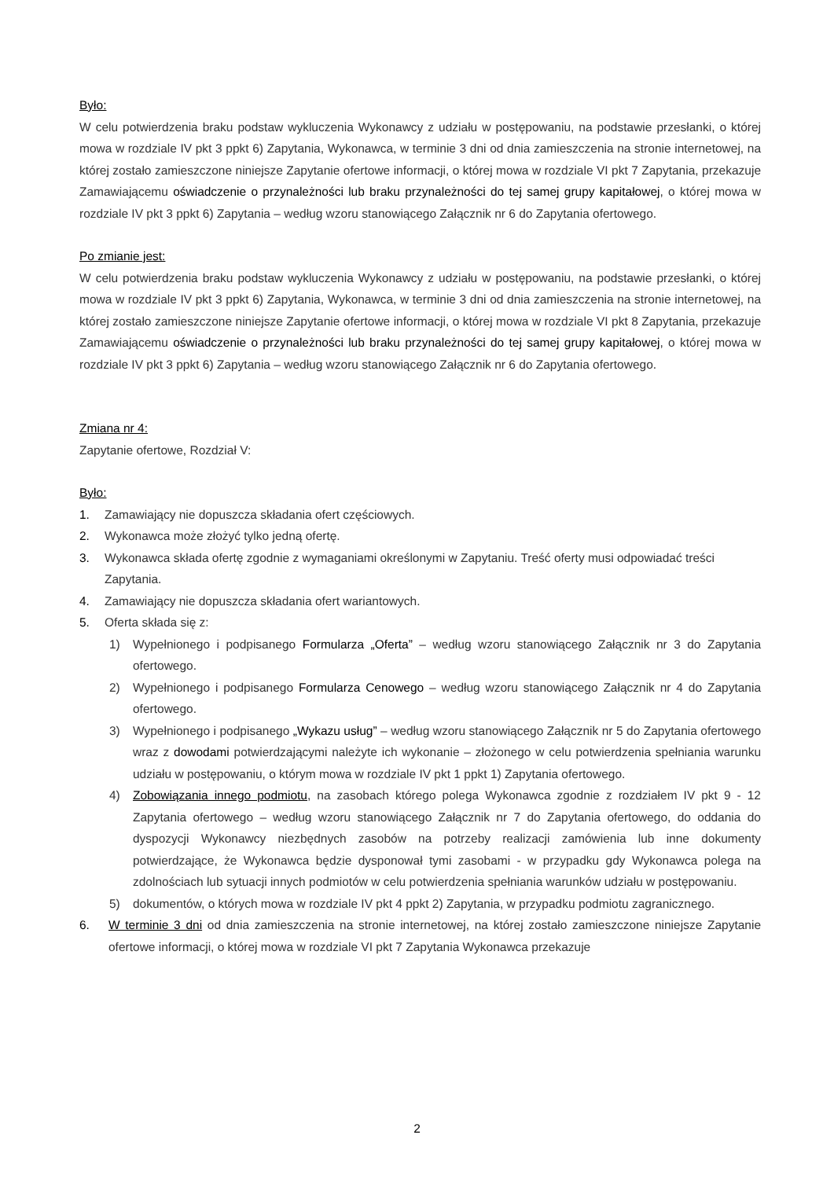Było:
W celu potwierdzenia braku podstaw wykluczenia Wykonawcy z udziału w postępowaniu, na podstawie przesłanki, o której mowa w rozdziale IV pkt 3 ppkt 6) Zapytania, Wykonawca, w terminie 3 dni od dnia zamieszczenia na stronie internetowej, na której zostało zamieszczone niniejsze Zapytanie ofertowe informacji, o której mowa w rozdziale VI pkt 7 Zapytania, przekazuje Zamawiającemu oświadczenie o przynależności lub braku przynależności do tej samej grupy kapitałowej, o której mowa w rozdziale IV pkt 3 ppkt 6) Zapytania – według wzoru stanowiącego Załącznik nr 6 do Zapytania ofertowego.
Po zmianie jest:
W celu potwierdzenia braku podstaw wykluczenia Wykonawcy z udziału w postępowaniu, na podstawie przesłanki, o której mowa w rozdziale IV pkt 3 ppkt 6) Zapytania, Wykonawca, w terminie 3 dni od dnia zamieszczenia na stronie internetowej, na której zostało zamieszczone niniejsze Zapytanie ofertowe informacji, o której mowa w rozdziale VI pkt 8 Zapytania, przekazuje Zamawiającemu oświadczenie o przynależności lub braku przynależności do tej samej grupy kapitałowej, o której mowa w rozdziale IV pkt 3 ppkt 6) Zapytania – według wzoru stanowiącego Załącznik nr 6 do Zapytania ofertowego.
Zmiana nr 4:
Zapytanie ofertowe, Rozdział V:
Było:
1. Zamawiający nie dopuszcza składania ofert częściowych.
2. Wykonawca może złożyć tylko jedną ofertę.
3. Wykonawca składa ofertę zgodnie z wymaganiami określonymi w Zapytaniu. Treść oferty musi odpowiadać treści Zapytania.
4. Zamawiający nie dopuszcza składania ofert wariantowych.
5. Oferta składa się z:
1) Wypełnionego i podpisanego Formularza „Oferta” – według wzoru stanowiącego Załącznik nr 3 do Zapytania ofertowego.
2) Wypełnionego i podpisanego Formularza Cenowego – według wzoru stanowiącego Załącznik nr 4 do Zapytania ofertowego.
3) Wypełnionego i podpisanego „Wykazu usług” – według wzoru stanowiącego Załącznik nr 5 do Zapytania ofertowego wraz z dowodami potwierdzającymi należyte ich wykonanie – złożonego w celu potwierdzenia spełniania warunku udziału w postępowaniu, o którym mowa w rozdziale IV pkt 1 ppkt 1) Zapytania ofertowego.
4) Zobowiązania innego podmiotu, na zasobach którego polega Wykonawca zgodnie z rozdziałem IV pkt 9 - 12 Zapytania ofertowego – według wzoru stanowiącego Załącznik nr 7 do Zapytania ofertowego, do oddania do dyspozycji Wykonawcy niezbędnych zasobów na potrzeby realizacji zamówienia lub inne dokumenty potwierdzające, że Wykonawca będzie dysponował tymi zasobami - w przypadku gdy Wykonawca polega na zdolnościach lub sytuacji innych podmiotów w celu potwierdzenia spełniania warunków udziału w postępowaniu.
5) dokumentów, o których mowa w rozdziale IV pkt 4 ppkt 2) Zapytania, w przypadku podmiotu zagranicznego.
6. W terminie 3 dni od dnia zamieszczenia na stronie internetowej, na której zostało zamieszczone niniejsze Zapytanie ofertowe informacji, o której mowa w rozdziale VI pkt 7 Zapytania Wykonawca przekazuje
2